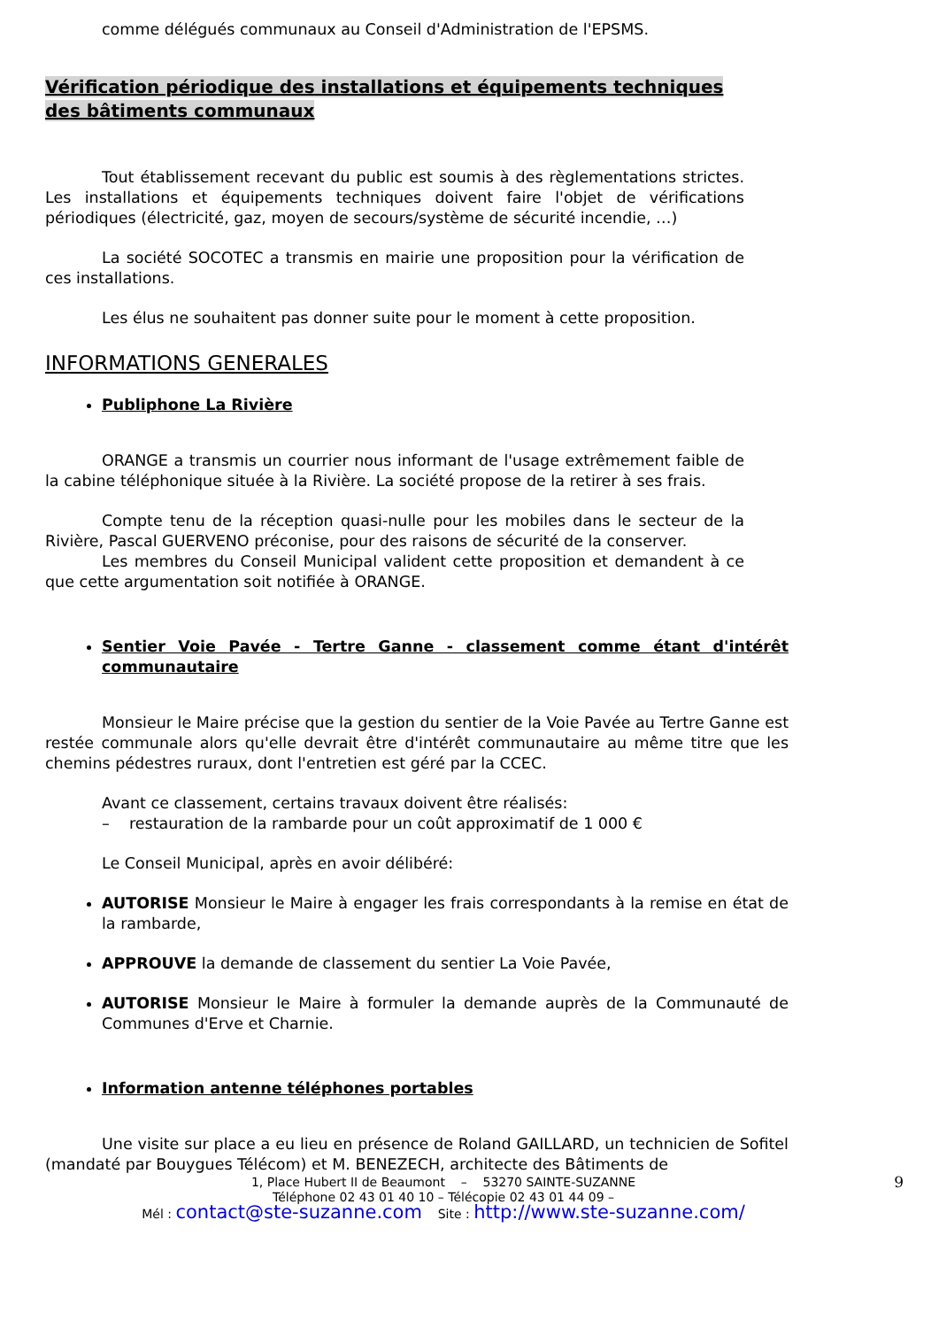comme délégués communaux au Conseil d'Administration de l'EPSMS.
Vérification périodique des installations et équipements techniques des bâtiments communaux
Tout établissement recevant du public est soumis à des règlementations strictes. Les installations et équipements techniques doivent faire l'objet de vérifications périodiques (électricité, gaz, moyen de secours/système de sécurité incendie, …)
La société SOCOTEC a transmis en mairie une proposition pour la vérification de ces installations.
Les élus ne souhaitent pas donner suite pour le moment à cette proposition.
INFORMATIONS GENERALES
Publiphone La Rivière
ORANGE a transmis un courrier nous informant de l'usage extrêmement faible de la cabine téléphonique située à la Rivière. La société propose de la retirer à ses frais.
Compte tenu de la réception quasi-nulle pour les mobiles dans le secteur de la Rivière, Pascal GUERVENO préconise, pour des raisons de sécurité de la conserver.
Les membres du Conseil Municipal valident cette proposition et demandent à ce que cette argumentation soit notifiée à ORANGE.
Sentier Voie Pavée - Tertre Ganne - classement comme étant d'intérêt communautaire
Monsieur le Maire précise que la gestion du sentier de la Voie Pavée au Tertre Ganne est restée communale alors qu'elle devrait être d'intérêt communautaire au même titre que les chemins pédestres ruraux, dont l'entretien est géré par la CCEC.
Avant ce classement, certains travaux doivent être réalisés:
– restauration de la rambarde pour un coût approximatif de 1 000 €
Le Conseil Municipal, après en avoir délibéré:
AUTORISE Monsieur le Maire à engager les frais correspondants à la remise en état de la rambarde,
APPROUVE la demande de classement du sentier La Voie Pavée,
AUTORISE Monsieur le Maire à formuler la demande auprès de la Communauté de Communes d'Erve et Charnie.
Information antenne téléphones portables
Une visite sur place a eu lieu en présence de Roland GAILLARD, un technicien de Sofitel (mandaté par Bouygues Télécom) et M. BENEZECH, architecte des Bâtiments de
9 1, Place Hubert II de Beaumont – 53270 SAINTE-SUZANNE
Téléphone 02 43 01 40 10 – Télécopie 02 43 01 44 09 –
Mél : contact@ste-suzanne.com Site : http://www.ste-suzanne.com/